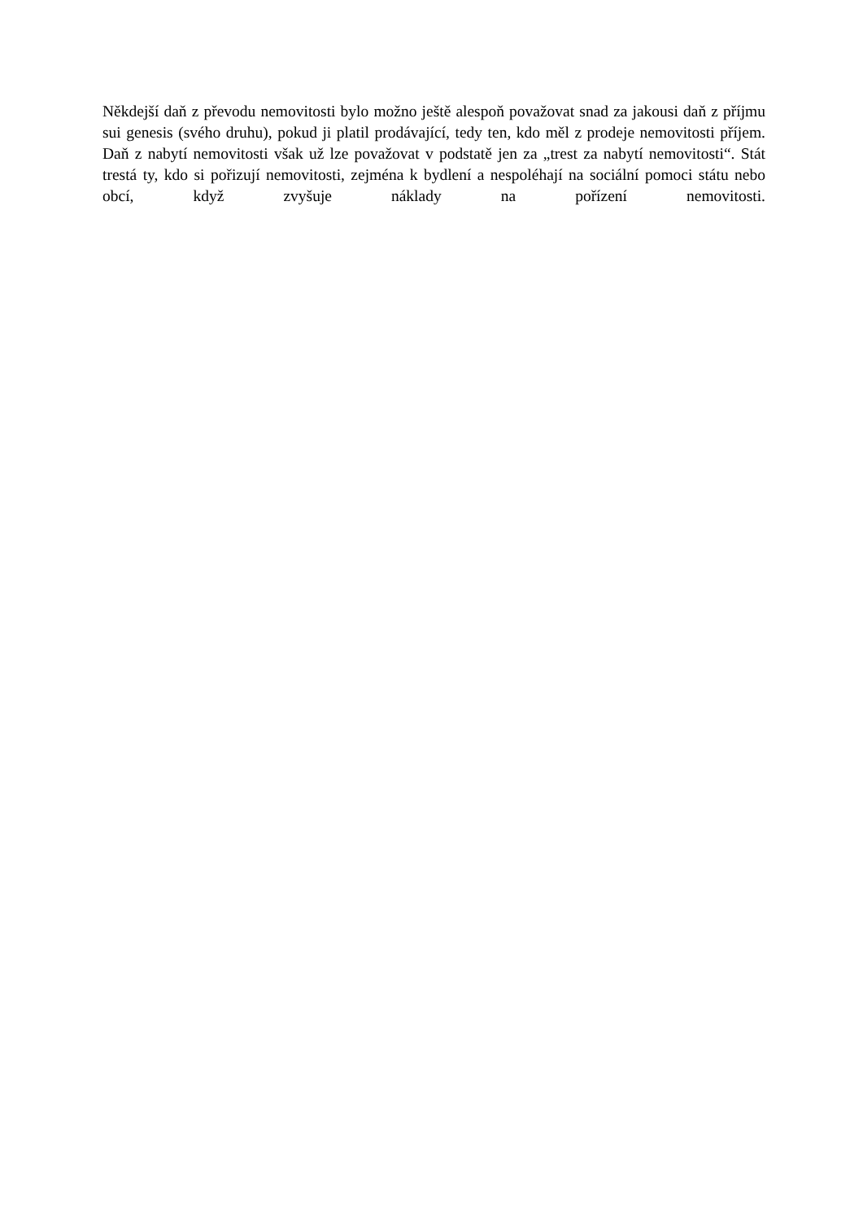Někdejší daň z převodu nemovitosti bylo možno ještě alespoň považovat snad za jakousi daň z příjmu sui genesis (svého druhu), pokud ji platil prodávající, tedy ten, kdo měl z prodeje nemovitosti příjem. Daň z nabytí nemovitosti však už lze považovat v podstatě jen za „trest za nabytí nemovitosti“. Stát trestá ty, kdo si pořizují nemovitosti, zejména k bydlení a nespoléhají na sociální pomoci státu nebo obcí, když zvyšuje náklady na pořízení nemovitosti.